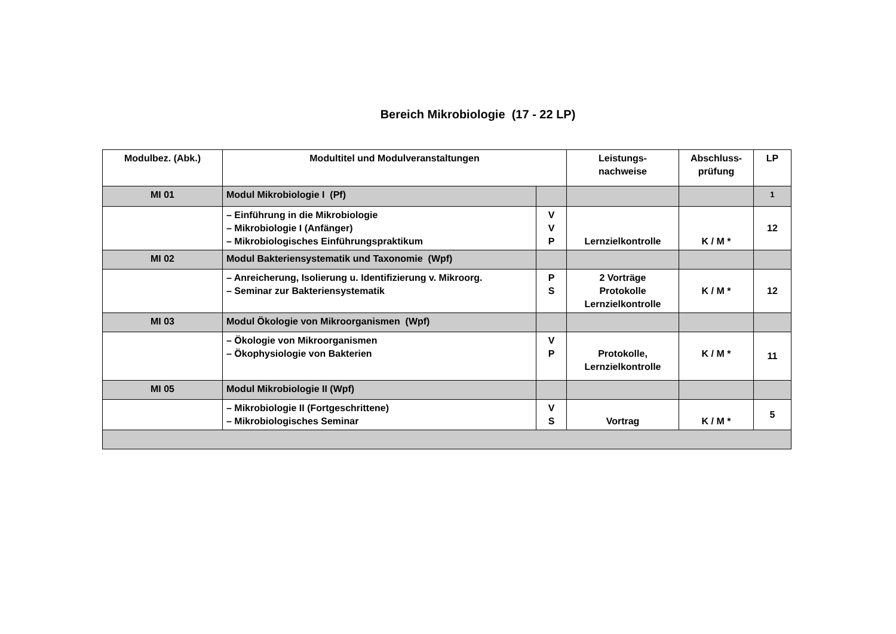Bereich Mikrobiologie (17 - 22 LP)
| Modulbez. (Abk.) | Modultitel und Modulveranstaltungen | | Leistungs- nachweise | Abschluss- prüfung | LP |
| --- | --- | --- | --- | --- | --- |
| MI 01 | Modul Mikrobiologie I (Pf) | | | | <sup>1</sup> |
| | – Einführung in die Mikrobiologie – Mikrobiologie I (Anfänger) – Mikrobiologisches Einführungspraktikum | V V P | Lernzielkontrolle | K / M * | 12 |
| MI 02 | Modul Bakteriensystematik und Taxonomie (Wpf) | | | | |
| | – Anreicherung, Isolierung u. Identifizierung v. Mikroorg. – Seminar zur Bakteriensystematik | P S | 2 Vorträge Protokolle Lernzielkontrolle | K / M * | 12 |
| MI 03 | Modul Ökologie von Mikroorganismen (Wpf) | | | | |
| | – Ökologie von Mikroorganismen – Ökophysiologie von Bakterien | V P | Protokolle, Lernzielkontrolle | K / M * | 11 |
| MI 05 | Modul Mikrobiologie II (Wpf) | | | | |
| | – Mikrobiologie II (Fortgeschrittene) – Mikrobiologisches Seminar | V S | Vortrag | K / M * | 5 |